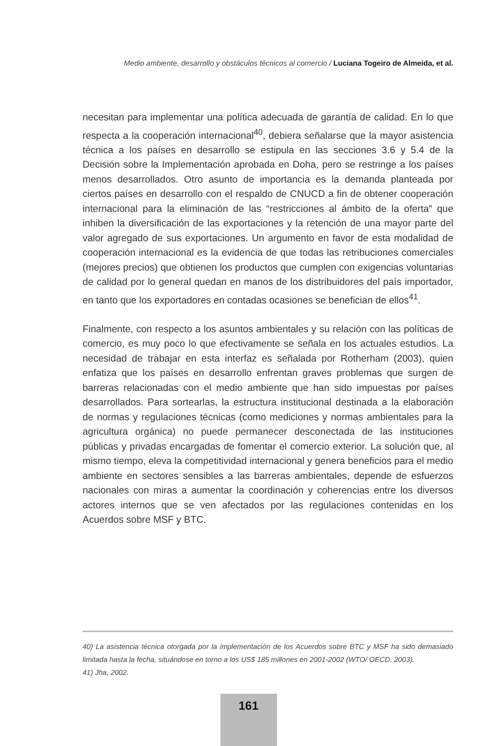Medio ambiente, desarrollo y obstáculos técnicos al comercio / Luciana Togeiro de Almeida, et al.
necesitan para implementar una política adecuada de garantía de calidad. En lo que respecta a la cooperación internacional<sup>40</sup>, debiera señalarse que la mayor asistencia técnica a los países en desarrollo se estipula en las secciones 3.6 y 5.4 de la Decisión sobre la Implementación aprobada en Doha, pero se restringe a los países menos desarrollados. Otro asunto de importancia es la demanda planteada por ciertos países en desarrollo con el respaldo de CNUCD a fin de obtener cooperación internacional para la eliminación de las “restricciones al ámbito de la oferta” que inhiben la diversificación de las exportaciones y la retención de una mayor parte del valor agregado de sus exportaciones. Un argumento en favor de esta modalidad de cooperación internacional es la evidencia de que todas las retribuciones comerciales (mejores precios) que obtienen los productos que cumplen con exigencias voluntarias de calidad por lo general quedan en manos de los distribuidores del país importador, en tanto que los exportadores en contadas ocasiones se benefician de ellos<sup>41</sup>.
Finalmente, con respecto a los asuntos ambientales y su relación con las políticas de comercio, es muy poco lo que efectivamente se señala en los actuales estudios. La necesidad de trabajar en esta interfaz es señalada por Rotherham (2003), quien enfatiza que los países en desarrollo enfrentan graves problemas que surgen de barreras relacionadas con el medio ambiente que han sido impuestas por países desarrollados. Para sortearlas, la estructura institucional destinada a la elaboración de normas y regulaciones técnicas (como mediciones y normas ambientales para la agricultura orgánica) no puede permanecer desconectada de las instituciones públicas y privadas encargadas de fomentar el comercio exterior. La solución que, al mismo tiempo, eleva la competitividad internacional y genera beneficios para el medio ambiente en sectores sensibles a las barreras ambientales, depende de esfuerzos nacionales con miras a aumentar la coordinación y coherencias entre los diversos actores internos que se ven afectados por las regulaciones contenidas en los Acuerdos sobre MSF y BTC.
40) La asistencia técnica otorgada por la implementación de los Acuerdos sobre BTC y MSF ha sido demasiado limitada hasta la fecha, situándose en torno a los US$ 185 millones en 2001-2002 (WTO/ OECD, 2003).
41) Jha, 2002.
161